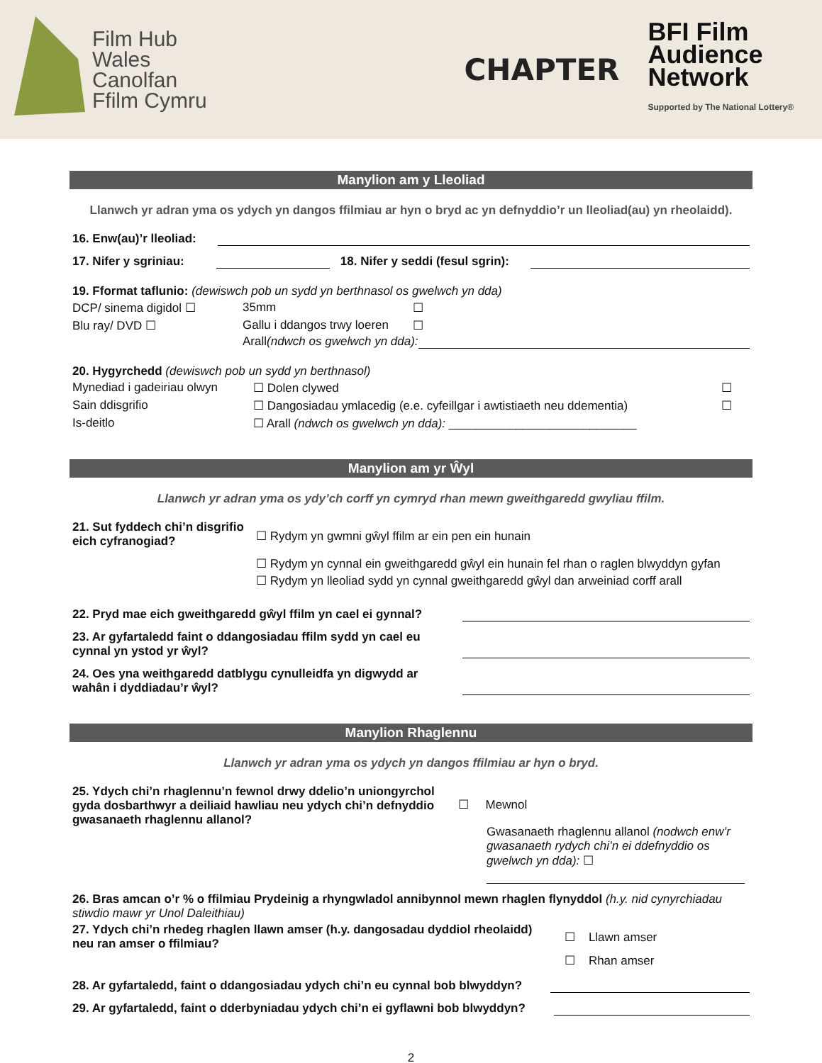Film Hub
Wales
Canolfan
Ffilm Cymru
CHAPTER
BFI Film
Audience
Network
Supported by The National Lottery®
Manylion am y Lleoliad
Llanwch yr adran yma os ydych yn dangos ffilmiau ar hyn o bryd ac yn defnyddio’r un lleoliad(au) yn rheolaidd).
16. Enw(au)’r lleoliad:
17. Nifer y sgriniau: 18. Nifer y seddi (fesul sgrin):
19. Fformat taflunio: (dewiswch pob un sydd yn berthnasol os gwelwch yn dda)
DCP/ sinema digidol ☐ 35mm ☐ Blu ray/ DVD ☐ Gallu i ddangos trwy loeren ☐
Arall (ndwch os gwelwch yn dda):
20. Hygyrchedd (dewiswch pob un sydd yn berthnasol)
Mynediad i gadeiriau olwyn ☐ Dolen clywed ☐ Sain ddisgrifio ☐ Dangosiadau ymlacedig (e.e. cyfeillgar i awtistiaeth neu ddementia) ☐ Is-deitlo ☐ Arall (ndwch os gwelwch yn dda): ____________________________
Manylion am yr Ŵyl
Llanwch yr adran yma os ydy’ch corff yn cymryd rhan mewn gweithgaredd gwyliau ffilm.
21. Sut fyddech chi’n disgrifio eich cyfranogiad?
☐ Rydym yn gwmni gŵyl ffilm ar ein pen ein hunain
☐ Rydym yn cynnal ein gweithgaredd gŵyl ein hunain fel rhan o raglen blwyddyn gyfan
☐ Rydym yn lleoliad sydd yn cynnal gweithgaredd gŵyl dan arweiniad corff arall
22. Pryd mae eich gweithgaredd gŵyl ffilm yn cael ei gynnal?
23. Ar gyfartaledd faint o ddangosiadau ffilm sydd yn cael eu cynnal yn ystod yr ŵyl?
24. Oes yna weithgaredd datblygu cynulleidfa yn digwydd ar wahân i dyddiadau’r ŵyl?
Manylion Rhaglennu
Llanwch yr adran yma os ydych yn dangos ffilmiau ar hyn o bryd.
25. Ydych chi’n rhaglennu’n fewnol drwy ddelio’n uniongyrchol gyda dosbarthwyr a deiliaid hawliau neu ydych chi’n defnyddio gwasanaeth rhaglennu allanol?
☐ Mewnol
Gwasanaeth rhaglennu allanol (nodwch enw’r gwasanaeth rydych chi’n ei ddefnyddio os gwelwch yn dda): ☐
26. Bras amcan o’r % o ffilmiau Prydeinig a rhyngwladol annibynnol mewn rhaglen flynyddol (h.y. nid cynyrchiadau stiwdio mawr yr Unol Daleithiau)
27. Ydych chi’n rhedeg rhaglen llawn amser (h.y. dangosadau dyddiol rheolaidd) neu ran amser o ffilmiau?
☐ Llawn amser
☐ Rhan amser
28. Ar gyfartaledd, faint o ddangosiadau ydych chi’n eu cynnal bob blwyddyn?
29. Ar gyfartaledd, faint o dderbyniadau ydych chi’n ei gyflawni bob blwyddyn?
2